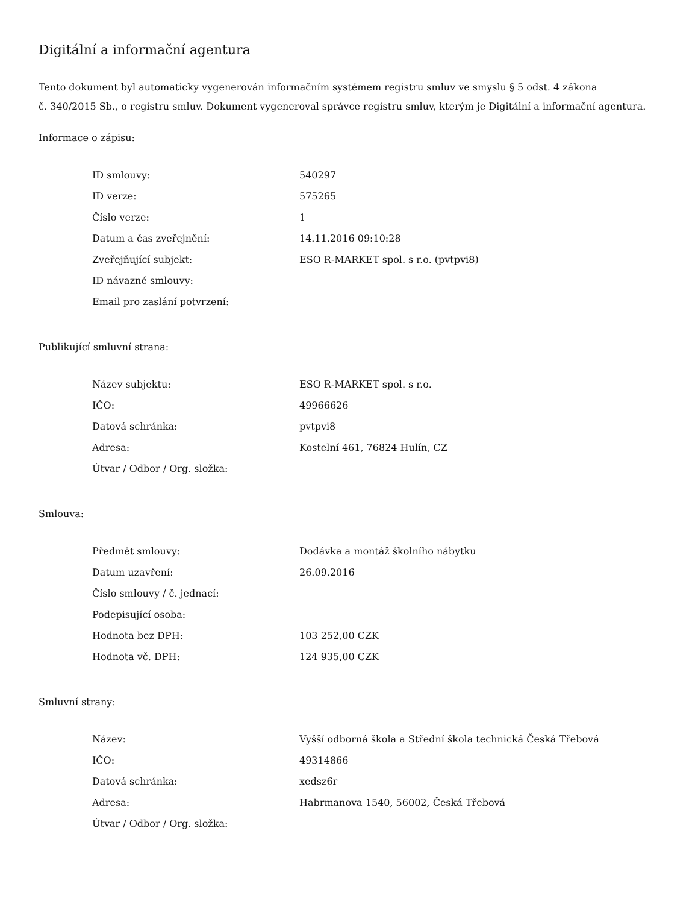Digitální a informační agentura
Tento dokument byl automaticky vygenerován informačním systémem registru smluv ve smyslu § 5 odst. 4 zákona
č. 340/2015 Sb., o registru smluv. Dokument vygeneroval správce registru smluv, kterým je Digitální a informační agentura.
Informace o zápisu:
| ID smlouvy: | 540297 |
| ID verze: | 575265 |
| Číslo verze: | 1 |
| Datum a čas zveřejnění: | 14.11.2016 09:10:28 |
| Zveřejňující subjekt: | ESO R-MARKET spol. s r.o. (pvtpvi8) |
| ID návazné smlouvy: | |
| Email pro zaslání potvrzení: | |
Publikující smluvní strana:
| Název subjektu: | ESO R-MARKET spol. s r.o. |
| IČO: | 49966626 |
| Datová schránka: | pvtpvi8 |
| Adresa: | Kostelní 461, 76824 Hulín, CZ |
| Útvar / Odbor / Org. složka: | |
Smlouva:
| Předmět smlouvy: | Dodávka a montáž školního nábytku |
| Datum uzavření: | 26.09.2016 |
| Číslo smlouvy / č. jednací: | |
| Podepisující osoba: | |
| Hodnota bez DPH: | 103 252,00 CZK |
| Hodnota vč. DPH: | 124 935,00 CZK |
Smluvní strany:
| Název: | Vyšší odborná škola a Střední škola technická Česká Třebová |
| IČO: | 49314866 |
| Datová schránka: | xedsz6r |
| Adresa: | Habrmanova 1540, 56002, Česká Třebová |
| Útvar / Odbor / Org. složka: | |